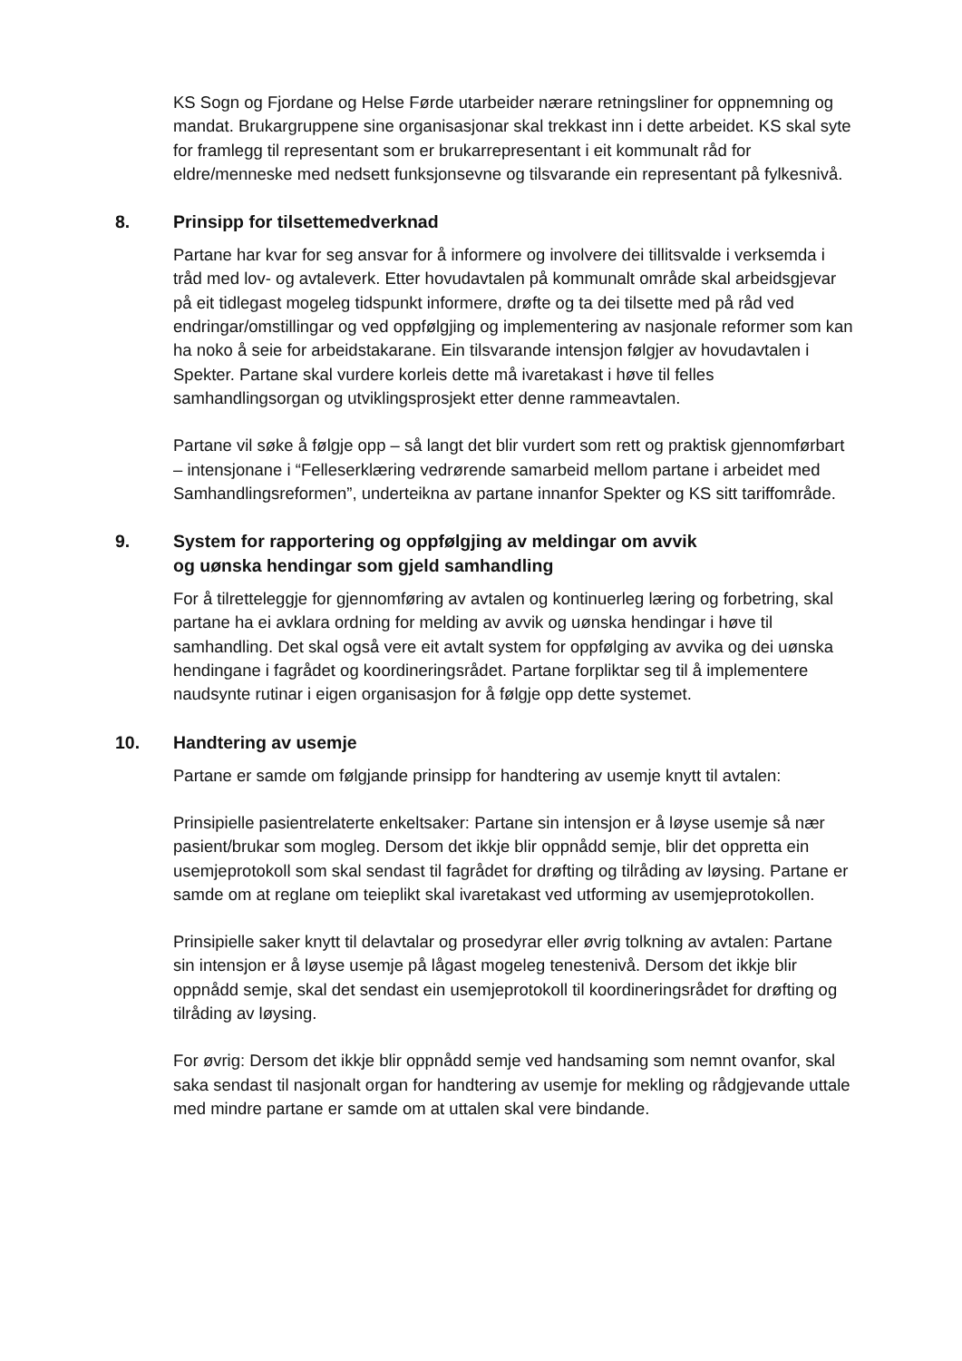KS Sogn og Fjordane og Helse Førde utarbeider nærare retningsliner for oppnemning og mandat. Brukargruppene sine organisasjonar skal trekkast inn i dette arbeidet. KS skal syte for framlegg til representant som er brukarrepresentant i eit kommunalt råd for eldre/menneske med nedsett funksjonsevne og tilsvarande ein representant på fylkesnivå.
8. Prinsipp for tilsettemedverknad
Partane har kvar for seg ansvar for å informere og involvere dei tillitsvalde i verksemda i tråd med lov- og avtaleverk. Etter hovudavtalen på kommunalt område skal arbeidsgjevar på eit tidlegast mogeleg tidspunkt informere, drøfte og ta dei tilsette med på råd ved endringar/omstillingar og ved oppfølgjing og implementering av nasjonale reformer som kan ha noko å seie for arbeidstakarane. Ein tilsvarande intensjon følgjer av hovudavtalen i Spekter. Partane skal vurdere korleis dette må ivaretakast i høve til felles samhandlingsorgan og utviklingsprosjekt etter denne rammeavtalen.
Partane vil søke å følgje opp – så langt det blir vurdert som rett og praktisk gjennomførbart – intensjonane i “Felleserklæring vedrørende samarbeid mellom partane i arbeidet med Samhandlingsreformen”, underteikna av partane innanfor Spekter og KS sitt tariffområde.
9. System for rapportering og oppfølgjing av meldingar om avvik
og uønska hendingar som gjeld samhandling
For å tilretteleggje for gjennomføring av avtalen og kontinuerleg læring og forbetring, skal partane ha ei avklara ordning for melding av avvik og uønska hendingar i høve til samhandling. Det skal også vere eit avtalt system for oppfølging av avvika og dei uønska hendingane i fagrådet og koordineringsrådet. Partane forpliktar seg til å implementere naudsynte rutinar i eigen organisasjon for å følgje opp dette systemet.
10. Handtering av usemje
Partane er samde om følgjande prinsipp for handtering av usemje knytt til avtalen:
Prinsipielle pasientrelaterte enkeltsaker: Partane sin intensjon er å løyse usemje så nær pasient/brukar som mogleg. Dersom det ikkje blir oppnådd semje, blir det oppretta ein usemjeprotokoll som skal sendast til fagrådet for drøfting og tilråding av løysing. Partane er samde om at reglane om teieplikt skal ivaretakast ved utforming av usemjeprotokollen.
Prinsipielle saker knytt til delavtalar og prosedyrar eller øvrig tolkning av avtalen: Partane sin intensjon er å løyse usemje på lågast mogeleg tenestenivå. Dersom det ikkje blir oppnådd semje, skal det sendast ein usemjeprotokoll til koordineringsrådet for drøfting og tilråding av løysing.
For øvrig: Dersom det ikkje blir oppnådd semje ved handsaming som nemnt ovanfor, skal saka sendast til nasjonalt organ for handtering av usemje for mekling og rådgjevande uttale med mindre partane er samde om at uttalen skal vere bindande.